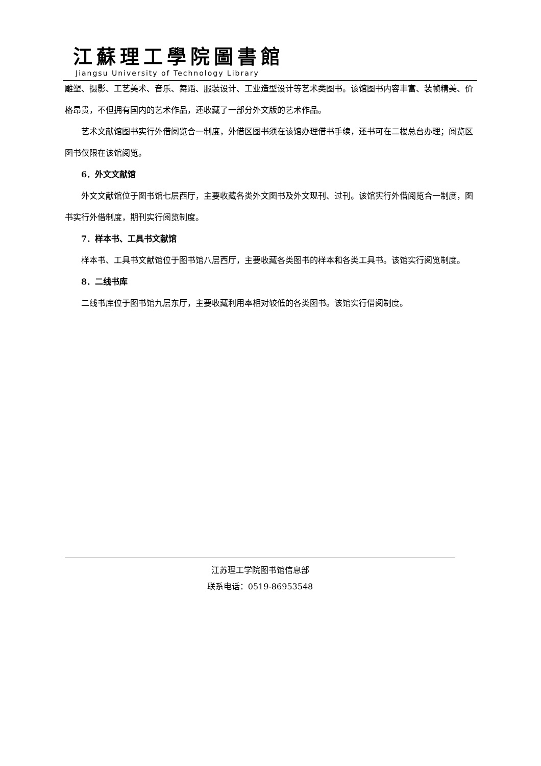江蘇理工學院圖書館
Jiangsu University of Technology Library
雕塑、摄影、工艺美术、音乐、舞蹈、服装设计、工业造型设计等艺术类图书。该馆图书内容丰富、装帧精美、价格昂贵，不但拥有国内的艺术作品，还收藏了一部分外文版的艺术作品。
艺术文献馆图书实行外借阅览合一制度，外借区图书须在该馆办理借书手续，还书可在二楼总台办理；阅览区图书仅限在该馆阅览。
6．外文文献馆
外文文献馆位于图书馆七层西厅，主要收藏各类外文图书及外文现刊、过刊。该馆实行外借阅览合一制度，图书实行外借制度，期刊实行阅览制度。
7．样本书、工具书文献馆
样本书、工具书文献馆位于图书馆八层西厅，主要收藏各类图书的样本和各类工具书。该馆实行阅览制度。
8．二线书库
二线书库位于图书馆九层东厅，主要收藏利用率相对较低的各类图书。该馆实行借阅制度。
江苏理工学院图书馆信息部
联系电话：0519-86953548